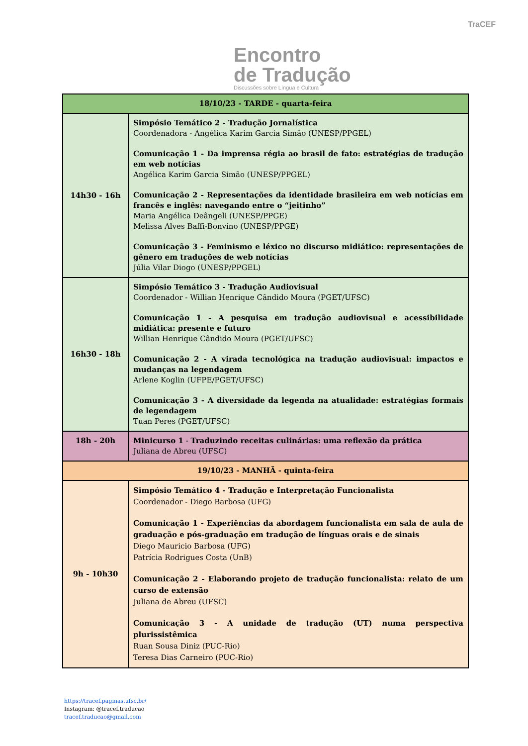Encontro
de Tradução
Discussões sobre Língua e Cultura
TraCEF
| 18/10/23 - TARDE - quarta-feira | |
| 14h30 - 16h | Simpósio Temático 2 - Tradução Jornalística Coordenadora - Angélica Karim Garcia Simão (UNESP/PPGEL) Comunicação 1 - Da imprensa régia ao brasil de fato: estratégias de tradução em web notícias Angélica Karim Garcia Simão (UNESP/PPGEL) Comunicação 2 - Representações da identidade brasileira em web notícias em francês e inglês: navegando entre o “jeitinho” Maria Angélica Deângeli (UNESP/PPGE) Melissa Alves Baffi-Bonvino (UNESP/PPGE) Comunicação 3 - Feminismo e léxico no discurso midiático: representações de gênero em traduções de web notícias Júlia Vilar Diogo (UNESP/PPGEL) |
| 16h30 - 18h | Simpósio Temático 3 - Tradução Audiovisual Coordenador - Willian Henrique Cândido Moura (PGET/UFSC) Comunicação 1 - A pesquisa em tradução audiovisual e acessibilidade midiática: presente e futuro Willian Henrique Cândido Moura (PGET/UFSC) Comunicação 2 - A virada tecnológica na tradução audiovisual: impactos e mudanças na legendagem Arlene Koglin (UFPE/PGET/UFSC) Comunicação 3 - A diversidade da legenda na atualidade: estratégias formais de legendagem Tuan Peres (PGET/UFSC) |
| 18h - 20h | Minicurso 1 - Traduzindo receitas culinárias: uma reflexão da prática Juliana de Abreu (UFSC) |
| 19/10/23 - MANHÃ - quinta-feira | |
| 9h - 10h30 | Simpósio Temático 4 - Tradução e Interpretação Funcionalista Coordenador - Diego Barbosa (UFG) Comunicação 1 - Experiências da abordagem funcionalista em sala de aula de graduação e pós-graduação em tradução de línguas orais e de sinais Diego Mauricio Barbosa (UFG) Patrícia Rodrigues Costa (UnB) Comunicação 2 - Elaborando projeto de tradução funcionalista: relato de um curso de extensão Juliana de Abreu (UFSC) Comunicação 3 - A unidade de tradução (UT) numa perspectiva plurissistêmica Ruan Sousa Diniz (PUC-Rio) Teresa Dias Carneiro (PUC-Rio) |
https://tracef.paginas.ufsc.br/
Instagram: @tracef.traducao
tracef.traducao@gmail.com